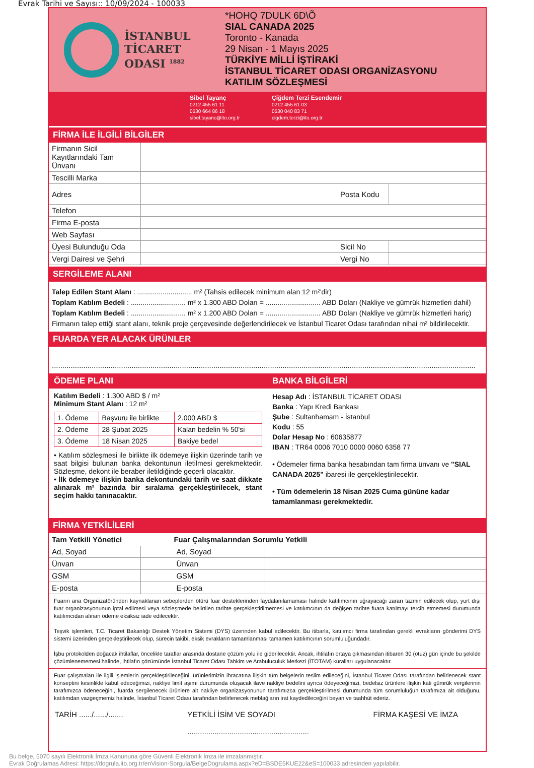Evrak Tarihi ve Sayısı:: 10/09/2024 - 100033
İSTANBUL
TİCARET
ODASI <sup>1882</sup>
*HOHQ 7DULK 6D\Õ
SIAL CANADA 2025
Toronto - Kanada
29 Nisan - 1 Mayıs 2025
TÜRKİYE MİLLİ İŞTİRAKİ
İSTANBUL TİCARET ODASI ORGANİZASYONU
KATILIM SÖZLEŞMESİ
Sibel Tayanç
0212 455 61 11
0530 664 86 18
sibel.tayanc@ito.org.tr
Çiğdem Terzi Esendemir
0212 455 61 03
0530 040 83 71
cigdem.terzi@ito.org.tr
FİRMA İLE İLGİLİ BİLGİLER
| Firmanın Sicil Kayıtlarındaki Tam Ünvanı | | | |
| Tescilli Marka | | | |
| Adres | | Posta Kodu | |
| Telefon | | | |
| Firma E-posta | | | |
| Web Sayfası | | | |
| Üyesi Bulunduğu Oda | | Sicil No | |
| Vergi Dairesi ve Şehri | | Vergi No | |
SERGİLEME ALANI
Talep Edilen Stant Alanı : ............................ m² (Tahsis edilecek minimum alan 12 m²'dir)
Toplam Katılım Bedeli : ............................ m² x 1.300 ABD Doları = ............................ ABD Doları (Nakliye ve gümrük hizmetleri dahil)
Toplam Katılım Bedeli : ............................ m² x 1.200 ABD Doları = ............................ ABD Doları (Nakliye ve gümrük hizmetleri hariç)
Firmanın talep ettiği stant alanı, teknik proje çerçevesinde değerlendirilecek ve İstanbul Ticaret Odası tarafından nihai m² bildirilecektir.
FUARDA YER ALACAK ÜRÜNLER
..........................................................................................................................................................................................................
ÖDEME PLANI BANKA BİLGİLERİ
Katılım Bedeli : 1.300 ABD $ / m²
Minimum Stant Alanı : 12 m²
| 1. Ödeme | Başvuru ile birlikte | 2.000 ABD $ |
| 2. Ödeme | 28 Şubat 2025 | Kalan bedelin % 50'si |
| 3. Ödeme | 18 Nisan 2025 | Bakiye bedel |
• Katılım sözleşmesi ile birlikte ilk ödemeye ilişkin üzerinde tarih ve saat bilgisi bulunan banka dekontunun iletilmesi gerekmektedir. Sözleşme, dekont ile beraber iletildiğinde geçerli olacaktır.
• İlk ödemeye ilişkin banka dekontundaki tarih ve saat dikkate alınarak m² bazında bir sıralama gerçekleştirilecek, stant seçim hakkı tanınacaktır.
Hesap Adı : İSTANBUL TİCARET ODASI
Banka : Yapı Kredi Bankası
Şube : Sultanhamam - İstanbul
Kodu : 55
Dolar Hesap No : 60635877
IBAN : TR64 0006 7010 0000 0060 6358 77
• Ödemeler firma banka hesabından tam firma ünvanı ve "SIAL CANADA 2025" ibaresi ile gerçekleştirilecektir.
• Tüm ödemelerin 18 Nisan 2025 Cuma gününe kadar tamamlanması gerekmektedir.
FİRMA YETKİLİLERİ
| Tam Yetkili Yönetici | | Fuar Çalışmalarından Sorumlu Yetkili | |
| --- | --- | --- | --- |
| Ad, Soyad | | Ad, Soyad | |
| Ünvan | | Ünvan | |
| GSM | | GSM | |
| E-posta | | E-posta | |
Fuarın ana Organizatöründen kaynaklanan sebeplerden ötürü fuar desteklerinden faydalanılamaması halinde katılımcının uğrayacağı zararı tazmin edilecek olup, yurt dışı fuar organizasyonunun iptal edilmesi veya sözleşmede belirtilen tarihte gerçekleştirilmemesi ve katılımcının da değişen tarihte fuara katılmayı tercih etmemesi durumunda katılımcıdan alınan ödeme eksiksiz iade edilecektir.
Teşvik işlemleri, T.C. Ticaret Bakanlığı Destek Yönetim Sistemi (DYS) üzerinden kabul edilecektir. Bu itibarla, katılımcı firma tarafından gerekli evrakların gönderimi DYS sistemi üzerinden gerçekleştirilecek olup, sürecin takibi, eksik evrakların tamamlanması tamamen katılımcının sorumluluğundadır.
İşbu protokolden doğacak ihtilaflar, öncelikle taraflar arasında dostane çözüm yolu ile giderilecektir. Ancak, ihtilafın ortaya çıkmasından itibaren 30 (otuz) gün içinde bu şekilde çözümlenememesi halinde, ihtilafın çözümünde İstanbul Ticaret Odası Tahkim ve Arabuluculuk Merkezi (İTOTAM) kuralları uygulanacaktır.
Fuar çalışmaları ile ilgili işlemlerin gerçekleştirileceğini, ürünlerimizin ihracatına ilişkin tüm belgelerin teslim edileceğini, İstanbul Ticaret Odası tarafından belirlenecek stant konseptini kesinlikle kabul edeceğimizi, nakliye limit aşımı durumunda oluşacak ilave nakliye bedelini ayrıca ödeyeceğimizi, bedelsiz ürünlere ilişkin kati gümrük vergilerinin tarafımızca ödeneceğini, fuarda sergilenecek ürünlere ait nakliye organizasyonunun tarafımızca gerçekleştirilmesi durumunda tüm sorumluluğun tarafımıza ait olduğunu, katılımdan vazgeçmemiz halinde, İstanbul Ticaret Odası tarafından belirlenecek meblağların irat kaydedileceğini beyan ve taahhüt ederiz.
TARİH ....../....../....... YETKİLİ İSİM VE SOYADI
.......................................................... FİRMA KAŞESİ VE İMZA
Bu belge, 5070 sayılı Elektronik İmza Kanununa göre Güvenli Elektronik İmza ile imzalanmıştır.
Evrak Doğrulamas Adresi: https://dogrula.ito.org.tr/enVision-Sorgula/BelgeDogrulama.aspx?eD=BSDE5KUE22&eS=100033 adresinden yapılabilir.